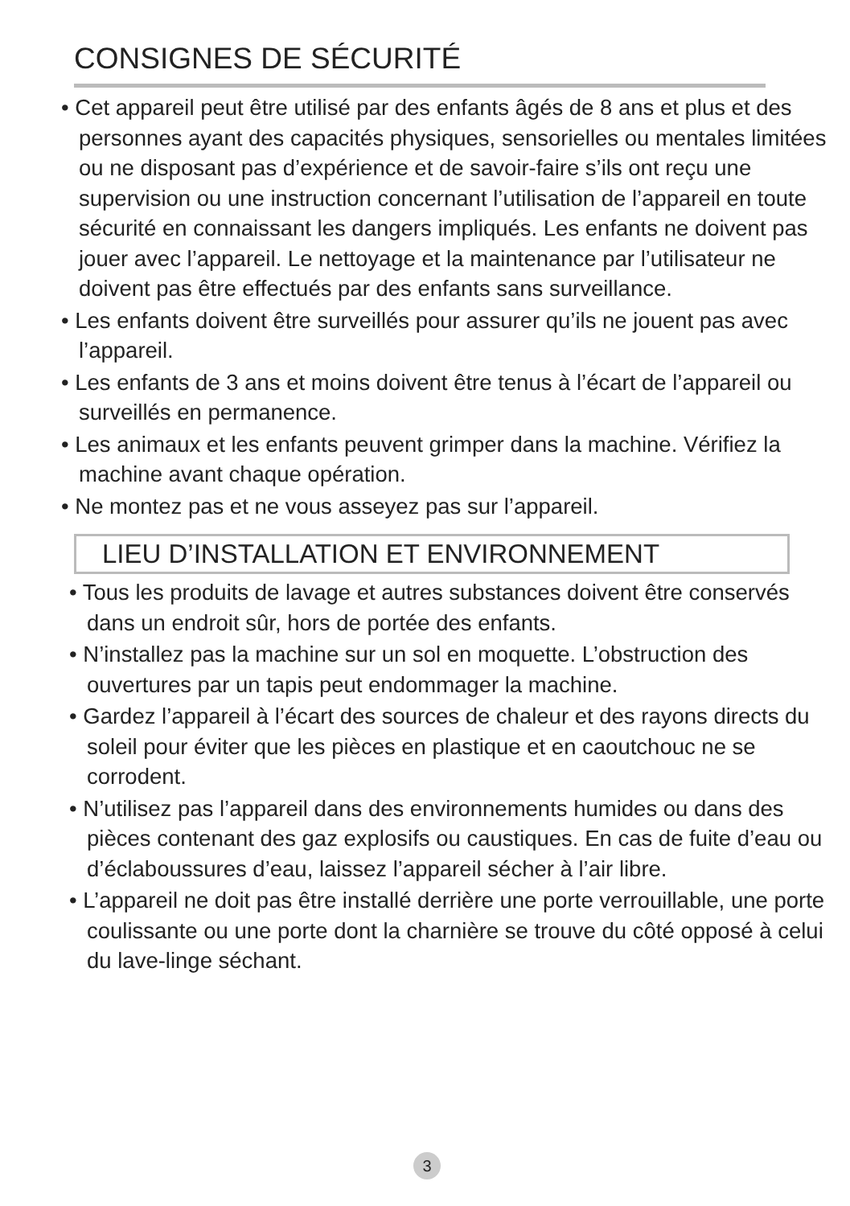CONSIGNES DE SÉCURITÉ
• Cet appareil peut être utilisé par des enfants âgés de 8 ans et plus et des personnes ayant des capacités physiques, sensorielles ou mentales limitées ou ne disposant pas d’expérience et de savoir-faire s’ils ont reçu une supervision ou une instruction concernant l’utilisation de l’appareil en toute sécurité en connaissant les dangers impliqués. Les enfants ne doivent pas jouer avec l’appareil. Le nettoyage et la maintenance par l’utilisateur ne doivent pas être effectués par des enfants sans surveillance.
• Les enfants doivent être surveillés pour assurer qu’ils ne jouent pas avec l’appareil.
• Les enfants de 3 ans et moins doivent être tenus à l’écart de l’appareil ou surveillés en permanence.
• Les animaux et les enfants peuvent grimper dans la machine. Vérifiez la machine avant chaque opération.
• Ne montez pas et ne vous asseyez pas sur l’appareil.
LIEU D’INSTALLATION ET ENVIRONNEMENT
• Tous les produits de lavage et autres substances doivent être conservés dans un endroit sûr, hors de portée des enfants.
• N’installez pas la machine sur un sol en moquette. L’obstruction des ouvertures par un tapis peut endommager la machine.
• Gardez l’appareil à l’écart des sources de chaleur et des rayons directs du soleil pour éviter que les pièces en plastique et en caoutchouc ne se corrodent.
• N’utilisez pas l’appareil dans des environnements humides ou dans des pièces contenant des gaz explosifs ou caustiques. En cas de fuite d’eau ou d’éclaboussures d’eau, laissez l’appareil sécher à l’air libre.
• L’appareil ne doit pas être installé derrière une porte verrouillable, une porte coulissante ou une porte dont la charnière se trouve du côté opposé à celui du lave-linge séchant.
3